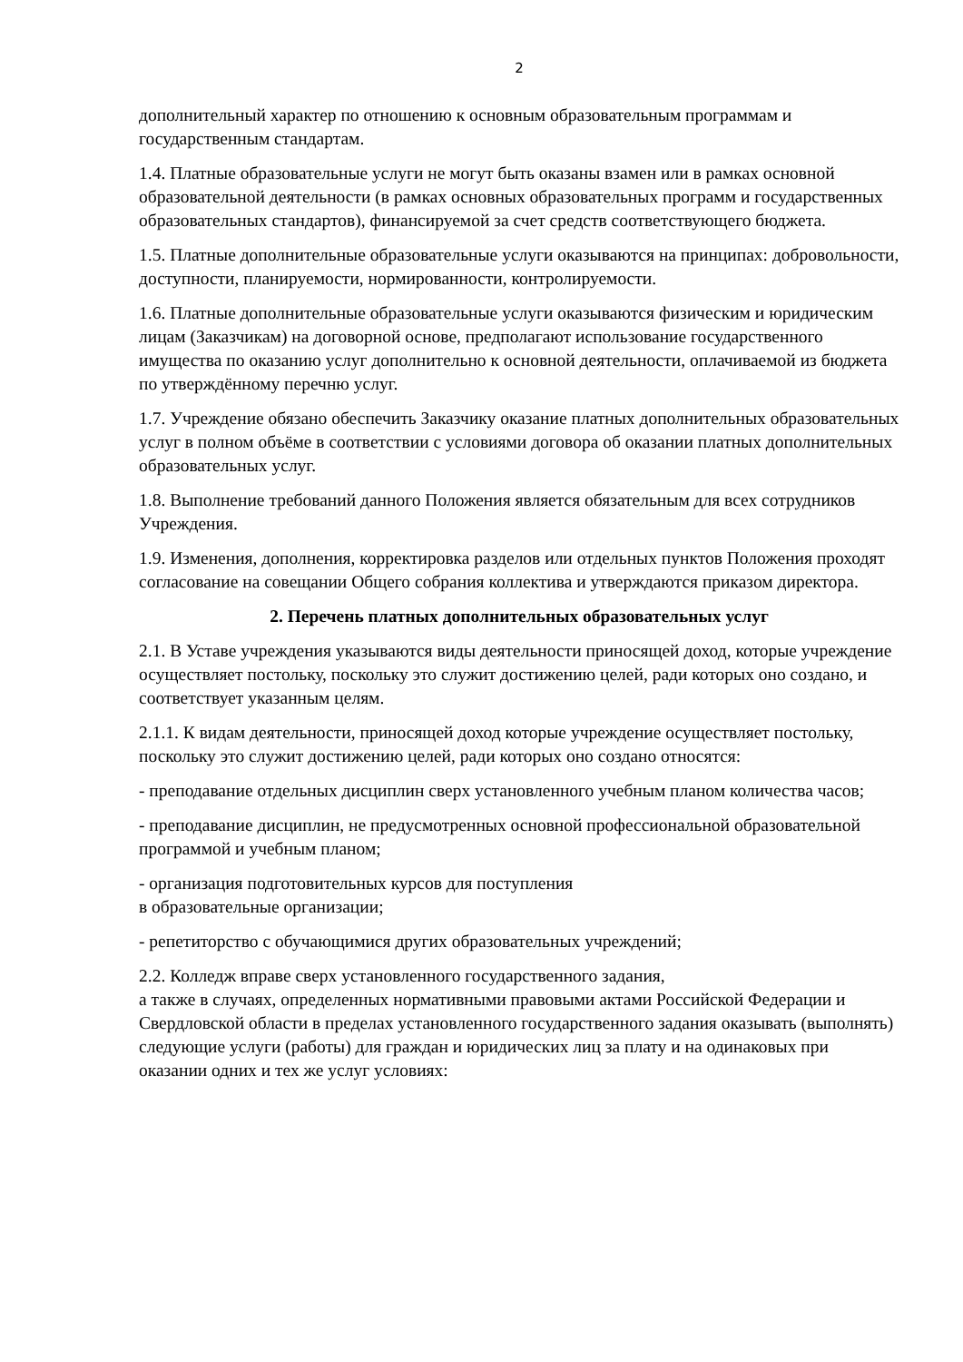2
дополнительный характер по отношению к основным образовательным программам и государственным стандартам.
1.4. Платные образовательные услуги не могут быть оказаны взамен или в рамках основной образовательной деятельности (в рамках основных образовательных программ и государственных образовательных стандартов), финансируемой за счет средств соответствующего бюджета.
1.5. Платные дополнительные образовательные услуги оказываются на принципах: добровольности, доступности, планируемости, нормированности, контролируемости.
1.6. Платные дополнительные образовательные услуги оказываются физическим и юридическим лицам (Заказчикам) на договорной основе, предполагают использование государственного имущества по оказанию услуг дополнительно к основной деятельности, оплачиваемой из бюджета по утверждённому перечню услуг.
1.7. Учреждение обязано обеспечить Заказчику оказание платных дополнительных образовательных услуг в полном объёме в соответствии с условиями договора об оказании платных дополнительных образовательных услуг.
1.8. Выполнение требований данного Положения является обязательным для всех сотрудников Учреждения.
1.9. Изменения, дополнения, корректировка разделов или отдельных пунктов Положения проходят согласование на совещании Общего собрания коллектива и утверждаются приказом директора.
2. Перечень платных дополнительных образовательных услуг
2.1. В Уставе учреждения указываются виды деятельности приносящей доход, которые учреждение осуществляет постольку, поскольку это служит достижению целей, ради которых оно создано, и соответствует указанным целям.
2.1.1. К видам деятельности, приносящей доход которые учреждение осуществляет постольку, поскольку это служит достижению целей, ради которых оно создано относятся:
- преподавание отдельных дисциплин сверх установленного учебным планом количества часов;
- преподавание дисциплин, не предусмотренных основной профессиональной образовательной программой и учебным планом;
- организация подготовительных курсов для поступления
в образовательные организации;
- репетиторство с обучающимися других образовательных учреждений;
2.2. Колледж вправе сверх установленного государственного задания,
а также в случаях, определенных нормативными правовыми актами Российской Федерации и Свердловской области в пределах установленного государственного задания оказывать (выполнять) следующие услуги (работы) для граждан и юридических лиц за плату и на одинаковых при оказании одних и тех же услуг условиях: